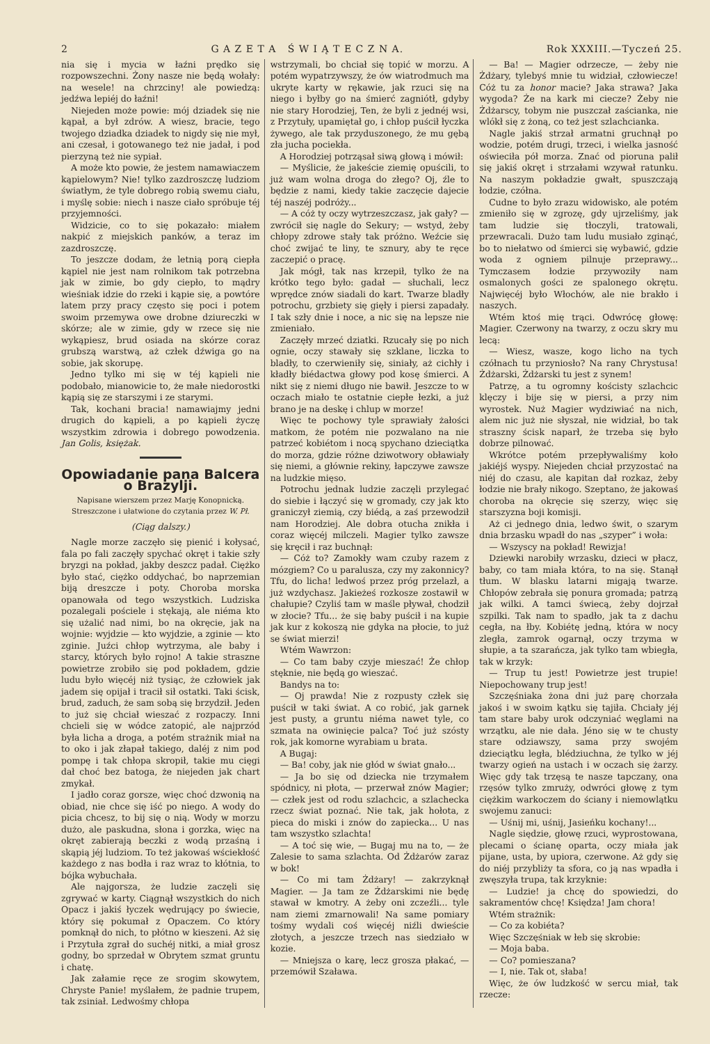2 G A Z E T A Ś W I Ą T E C Z N A. Rok XXXIII.—Tyczeń 25.
nia się i mycia w łaźni prędko się rozpowszechni. Żony nasze nie będą wołały: na wesele! na chrzciny! ale powiedzą: jedźwa lepiéj do łaźni!
Niejeden może powie: mój dziadek się nie kąpał, a był zdrów. A wiesz, bracie, tego twojego dziadka dziadek to nigdy się nie mył, ani czesał, i gotowanego też nie jadał, i pod pierzyną też nie sypiał.
A może kto powie, że jestem namawiaczem kąpielowym? Nie! tylko zazdroszczę ludziom światłym, że tyle dobrego robią swemu ciału, i myślę sobie: niech i nasze ciało spróbuje téj przyjemności.
Widzicie, co to się pokazało: miałem nakpić z miejskich panków, a teraz im zazdroszczę.
To jeszcze dodam, że letnią porą ciepła kąpiel nie jest nam rolnikom tak potrzebna jak w zimie, bo gdy ciepło, to mądry wieśniak idzie do rzeki i kąpie się, a powtóre latem przy pracy często się poci i potem swoim przemywa owe drobne dziureczki w skórze; ale w zimie, gdy w rzece się nie wykąpiesz, brud osiada na skórze coraz grubszą warstwą, aż człek dźwiga go na sobie, jak skorupę.
Jedno tylko mi się w téj kąpieli nie podobało, mianowicie to, że małe niedorostki kąpią się ze starszymi i ze starymi.
Tak, kochani bracia! namawiajmy jedni drugich do kąpieli, a po kąpieli życzę wszystkim zdrowia i dobrego powodzenia. Jan Golis, księżak.
Opowiadanie pana Balcera o Brazylji.
Napisane wierszem przez Marję Konopnicką.
Streszczone i ułatwione do czytania przez W. Pł.
(Ciąg dalszy.)
Nagle morze zaczęło się pienić i kołysać, fala po fali zaczęły spychać okręt i takie szły bryzgi na pokład, jakby deszcz padał. Ciężko było stać, ciężko oddychać, bo naprzemian biją dreszcze i poty. Choroba morska opanowała od tego wszystkich. Ludziska pozalegali pościele i stękają, ale niéma kto się użalić nad nimi, bo na okręcie, jak na wojnie: wyjdzie — kto wyjdzie, a zginie — kto zginie. Juźci chłop wytrzyma, ale baby i starcy, których było rojno! A takie straszne powietrze zrobiło się pod pokładem, gdzie ludu było więcéj niż tysiąc, że człowiek jak jadem się opijał i tracił sił ostatki. Taki ścisk, brud, zaduch, że sam sobą się brzydził. Jeden to już się chciał wieszać z rozpaczy. Inni chcieli się w wódce zatopić, ale najprzód była licha a droga, a potém strażnik miał na to oko i jak złapał takiego, daléj z nim pod pompę i tak chłopa skropił, takie mu cięgi dał choć bez batoga, że niejeden jak chart zmykał.
I jadło coraz gorsze, więc choć dzwonią na obiad, nie chce się iść po niego. A wody do picia chcesz, to bij się o nią. Wody w morzu dużo, ale paskudna, słona i gorzka, więc na okręt zabierają beczki z wodą przaśną i skąpią jéj ludziom. To też jakowaś wściekłość każdego z nas bodła i raz wraz to kłótnia, to bójka wybuchała.
Ale najgorsza, że ludzie zaczęli się zgrywać w karty. Ciągnął wszystkich do nich Opacz i jakiś łyczek wędrujący po świecie, który się pokumał z Opaczem. Co który pomknął do nich, to płótno w kieszeni. Aż się i Przytuła zgrał do suchéj nitki, a miał grosz godny, bo sprzedał w Obrytem szmat gruntu i chatę.
Jak załamie ręce ze srogim skowytem, Chryste Panie! myślałem, że padnie trupem, tak zsiniał. Ledwośmy chłopa
wstrzymali, bo chciał się topić w morzu. A potém wypatrzywszy, że ów wiatrodmuch ma ukryte karty w rękawie, jak rzuci się na niego i byłby go na śmierć zagniótł, gdyby nie stary Horodziej, Ten, że byli z jednéj wsi, z Przytuły, upamiętał go, i chłop puścił łyczka żywego, ale tak przyduszonego, że mu gębą zła jucha pociekła.
A Horodziej potrząsał siwą głową i mówił:
— Myślicie, że jakeście ziemię opuścili, to już wam wolna droga do złego? Oj, źle to będzie z nami, kiedy takie zaczęcie dajecie téj naszéj podróży...
— A cóż ty oczy wytrzeszczasz, jak gały? — zwrócił się nagle do Sekury; — wstyd, żeby chłopy zdrowe stały tak próżno. Weźcie się choć zwijać te liny, te sznury, aby te ręce zaczepić o pracę.
Jak mógł, tak nas krzepił, tylko że na krótko tego było: gadał — słuchali, lecz wprędce znów siadali do kart. Twarze bladły potrochu, grzbiety się gięły i piersi zapadały. I tak szły dnie i noce, a nic się na lepsze nie zmieniało.
Zaczęły mrzeć dziatki. Rzucały się po nich ognie, oczy stawały się szklane, liczka to bladły, to czerwieniły się, siniały, aż cichły i kładły biédactwa głowy pod kosę śmierci. A nikt się z niemi długo nie bawił. Jeszcze to w oczach miało te ostatnie ciepłe łezki, a już brano je na deskę i chlup w morze!
Więc te pochowy tyle sprawiały żałości matkom, że potém nie pozwalano na nie patrzeć kobiétom i nocą spychano dzieciątka do morza, gdzie różne dziwotwory obławiały się niemi, a głównie rekiny, łapczywe zawsze na ludzkie mięso.
Potrochu jednak ludzie zaczęli przylegać do siebie i łączyć się w gromady, czy jak kto graniczył ziemią, czy biédą, a zaś przewodził nam Horodziej. Ale dobra otucha znikła i coraz więcéj milczeli. Magier tylko zawsze się kręcił i raz buchnął:
— Cóż to? Zamokły wam czuby razem z mózgiem? Co u paralusza, czy my zakonnicy? Tfu, do licha! ledwoś przez próg przelazł, a już wzdychasz. Jakieżeś rozkosze zostawił w chałupie? Czyliś tam w maśle pływał, chodził w złocie? Tfu... że się baby puścił i na kupie jak kur z kokoszą nie gdyka na płocie, to już se świat mierzi!
Wtém Wawrzon:
— Co tam baby czyje mieszać! Że chłop stęknie, nie będą go wieszać.
Bandys na to:
— Oj prawda! Nie z rozpusty człek się puścił w taki świat. A co robić, jak garnek jest pusty, a gruntu niéma nawet tyle, co szmata na owinięcie palca? Toć już szósty rok, jak komorne wyrabiam u brata.
A Bugaj:
— Ba! coby, jak nie głód w świat gnało...
— Ja bo się od dziecka nie trzymałem spódnicy, ni płota, — przerwał znów Magier; — człek jest od rodu szlachcic, a szlachecka rzecz świat poznać. Nie tak, jak hołota, z pieca do miski i znów do zapiecka... U nas tam wszystko szlachta!
— A toć się wie, — Bugaj mu na to, — że Zalesie to sama szlachta. Od Żdżarów zaraz w bok!
— Co mi tam Żdżary! — zakrzyknął Magier. — Ja tam ze Żdżarskimi nie będę stawał w kmotry. A żeby oni zczeźli... tyle nam ziemi zmarnowali! Na same pomiary tośmy wydali coś więcéj niźli dwieście złotych, a jeszcze trzech nas siedziało w kozie.
— Mniejsza o karę, lecz grosza płakać, — przemówił Szaława.
— Ba! — Magier odrzecze, — żeby nie Żdżary, tylebyś mnie tu widział, człowiecze! Cóż tu za honor macie? Jaka strawa? Jaka wygoda? Że na kark mi ciecze? Żeby nie Żdżarscy, tobym nie puszczał zaścianka, nie wlókł się z żoną, co też jest szlachcianka.
Nagle jakiś strzał armatni gruchnął po wodzie, potém drugi, trzeci, i wielka jasność oświeciła pół morza. Znać od pioruna palił się jakiś okręt i strzałami wzywał ratunku. Na naszym pokładzie gwałt, spuszczają łodzie, czółna.
Cudne to było zrazu widowisko, ale potém zmieniło się w zgrozę, gdy ujrzeliśmy, jak tam ludzie się tłoczyli, tratowali, przewracali. Dużo tam ludu musiało zginąć, bo to niełatwo od śmierci się wybawić, gdzie woda z ogniem pilnuje przeprawy... Tymczasem łodzie przywoziły nam osmalonych gości ze spalonego okrętu. Najwięcéj było Włochów, ale nie brakło i naszych.
Wtém ktoś mię trąci. Odwrócę głowę: Magier. Czerwony na twarzy, z oczu skry mu lecą:
— Wiesz, wasze, kogo licho na tych czółnach tu przyniosło? Na rany Chrystusa! Żdżarski, Żdżarski tu jest z synem!
Patrzę, a tu ogromny kościsty szlachcic klęczy i bije się w piersi, a przy nim wyrostek. Nuż Magier wydziwiać na nich, alem nic już nie słyszał, nie widział, bo tak straszny ścisk naparł, że trzeba się było dobrze pilnować.
Wkrótce potém przepływaliśmy koło jakiéjś wyspy. Niejeden chciał przyzostać na niéj do czasu, ale kapitan dał rozkaz, żeby łodzie nie brały nikogo. Szeptano, że jakowaś choroba na okręcie się szerzy, więc się starszyzna boji komisji.
Aż ci jednego dnia, ledwo świt, o szarym dnia brzasku wpadł do nas „szyper” i woła:
— Wszyscy na pokład! Rewizja!
Dziewki narobiły wrzasku, dzieci w płacz, baby, co tam miała która, to na się. Stanął tłum. W blasku latarni migają twarze. Chłopów zebrała się ponura gromada; patrzą jak wilki. A tamci świecą, żeby dojrzał szpilki. Tak nam to spadło, jak ta z dachu cegła, na łby. Kobiétę jedną, która w nocy zległa, zamrok ogarnął, oczy trzyma w słupie, a ta szarańcza, jak tylko tam wbiegła, tak w krzyk:
— Trup tu jest! Powietrze jest trupie! Niepochowany trup jest!
Szczęśniaka żona dni już parę chorzała jakoś i w swoim kątku się tajiła. Chciały jéj tam stare baby urok odczyniać węglami na wrzątku, ale nie dała. Jéno się w te chusty stare odziawszy, sama przy swojém dzieciątku legła, blédziuchna, że tylko w jéj twarzy ogień na ustach i w oczach się żarzy. Więc gdy tak trzęsą te nasze tapczany, ona rzęsów tylko zmruży, odwróci głowę z tym ciężkim warkoczem do ściany i niemowlątku swojemu zanuci:
— Uśnij mi, uśnij, Jasieńku kochany!...
Nagle siędzie, głowę rzuci, wyprostowana, plecami o ścianę oparta, oczy miała jak pijane, usta, by upiora, czerwone. Aż gdy się do niéj przybliży ta sfora, co ją nas wpadła i zwęszyła trupa, tak krzyknie:
— Ludzie! ja chcę do spowiedzi, do sakramentów chcę! Księdza! Jam chora!
Wtém strażnik:
— Co za kobiéta?
Więc Szczęśniak w łeb się skrobie:
— Moja baba.
— Co? pomieszana?
— I, nie. Tak ot, słaba!
Więc, że ów ludzkość w sercu miał, tak rzecze: